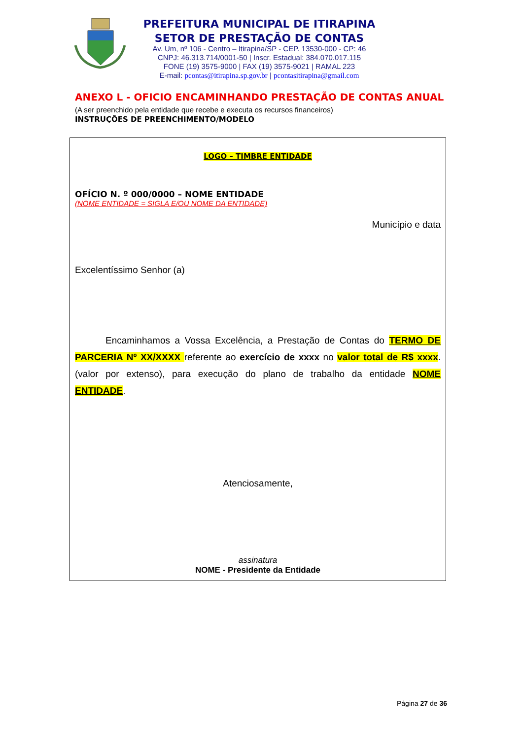PREFEITURA MUNICIPAL DE ITIRAPINA
SETOR DE PRESTAÇÃO DE CONTAS
Av. Um, nº 106 - Centro – Itirapina/SP - CEP. 13530-000 - CP: 46
CNPJ: 46.313.714/0001-50 | Inscr. Estadual: 384.070.017.115
FONE (19) 3575-9000 | FAX (19) 3575-9021 | RAMAL 223
E-mail: pcontas@itirapina.sp.gov.br | pcontasitirapina@gmail.com
ANEXO L - OFICIO ENCAMINHANDO PRESTAÇÃO DE CONTAS ANUAL
(A ser preenchido pela entidade que recebe e executa os recursos financeiros)
INSTRUÇÕES DE PREENCHIMENTO/MODELO
LOGO – TIMBRE ENTIDADE
OFÍCIO N. º 000/0000 – NOME ENTIDADE
(NOME ENTIDADE = SIGLA E/OU NOME DA ENTIDADE)
Município e data
Excelentíssimo Senhor (a)
Encaminhamos a Vossa Excelência, a Prestação de Contas do TERMO DE PARCERIA Nº XX/XXXX referente ao exercício de xxxx no valor total de R$ xxxx. (valor por extenso), para execução do plano de trabalho da entidade NOME ENTIDADE.
Atenciosamente,
assinatura
NOME - Presidente da Entidade
Página 27 de 36